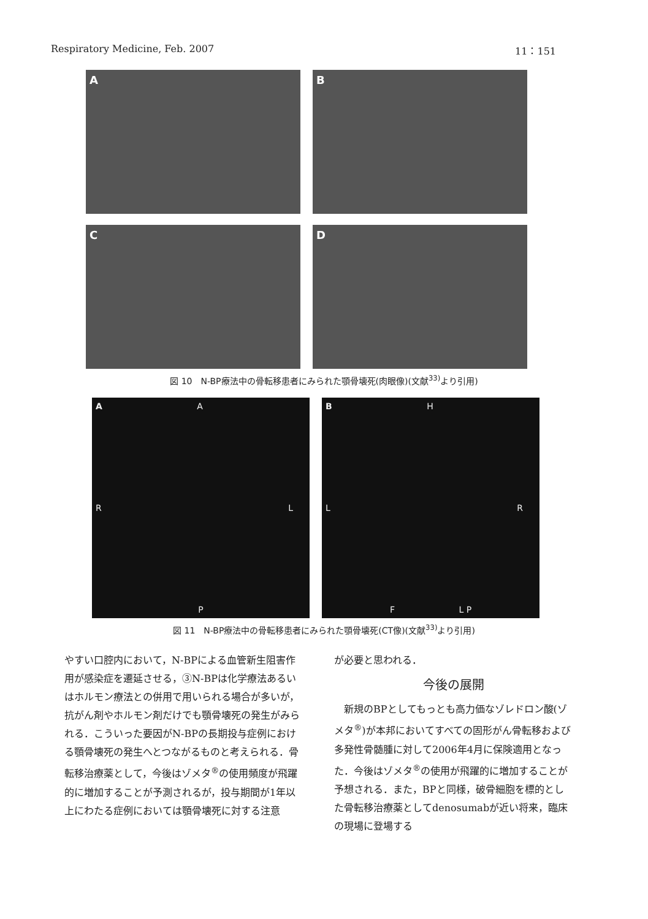Respiratory Medicine, Feb. 2007 11：151
A
B
C
D
図 10　N-BP療法中の骨転移患者にみられた顎骨壊死(肉眼像)(文献<sup>33)</sup>より引用)
A A
R L
P
B H
L R
F L P
図 11　N-BP療法中の骨転移患者にみられた顎骨壊死(CT像)(文献<sup>33)</sup>より引用)
やすい口腔内において，N-BPによる血管新生阻害作用が感染症を遷延させる，③N-BPは化学療法あるいはホルモン療法との併用で用いられる場合が多いが，抗がん剤やホルモン剤だけでも顎骨壊死の発生がみられる．こういった要因がN-BPの長期投与症例における顎骨壊死の発生へとつながるものと考えられる．骨転移治療薬として，今後はゾメタ<sup>®</sup>の使用頻度が飛躍的に増加することが予測されるが，投与期間が1年以上にわたる症例においては顎骨壊死に対する注意
が必要と思われる．
今後の展開
　新規のBPとしてもっとも高力価なゾレドロン酸(ゾメタ<sup>®</sup>)が本邦においてすべての固形がん骨転移および多発性骨髄腫に対して2006年4月に保険適用となった．今後はゾメタ<sup>®</sup>の使用が飛躍的に増加することが予想される．また，BPと同様，破骨細胞を標的とした骨転移治療薬としてdenosumabが近い将来，臨床の現場に登場する